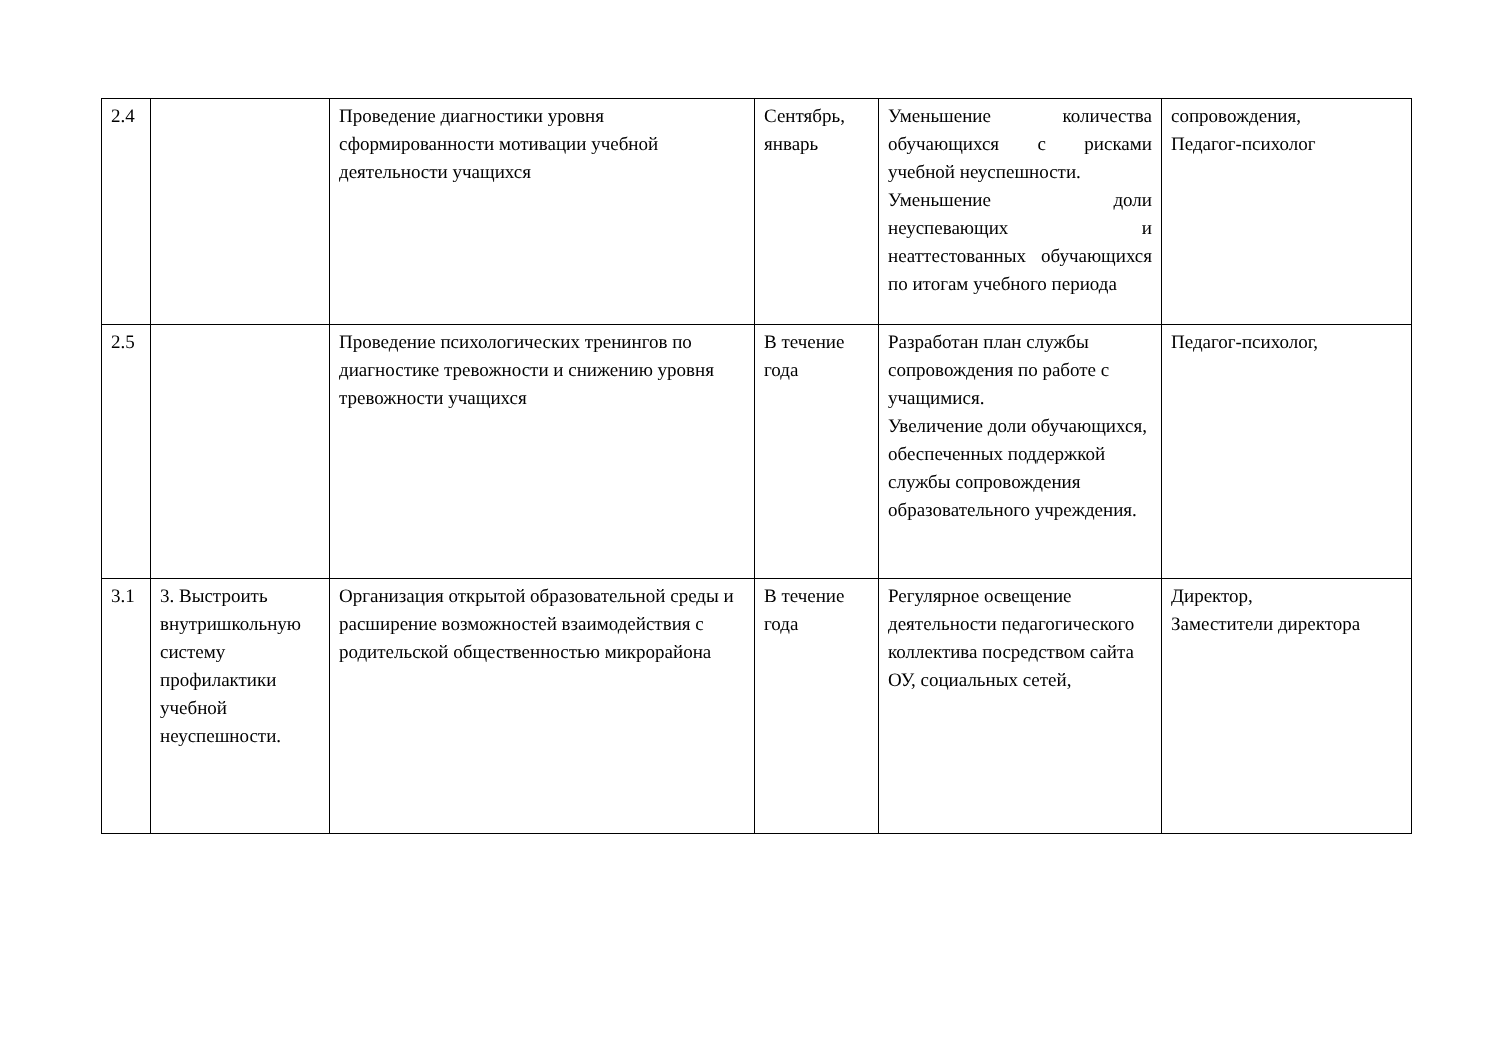| 2.4 | | Проведение диагностики уровня сформированности мотивации учебной деятельности учащихся | Сентябрь, январь | Уменьшение количества обучающихся с рисками учебной неуспешности. Уменьшение доли неуспевающих и неаттестованных обучающихся по итогам учебного периода | сопровождения, Педагог-психолог |
| 2.5 | | Проведение психологических тренингов по диагностике тревожности и снижению уровня тревожности учащихся | В течение года | Разработан план службы сопровождения по работе с учащимися. Увеличение доли обучающихся, обеспеченных поддержкой службы сопровождения образовательного учреждения. | Педагог-психолог, |
| 3.1 | 3. Выстроить внутришкольную систему профилактики учебной неуспешности. | Организация открытой образовательной среды и расширение возможностей взаимодействия с родительской общественностью микрорайона | В течение года | Регулярное освещение деятельности педагогического коллектива посредством сайта ОУ, социальных сетей, | Директор, Заместители директора |